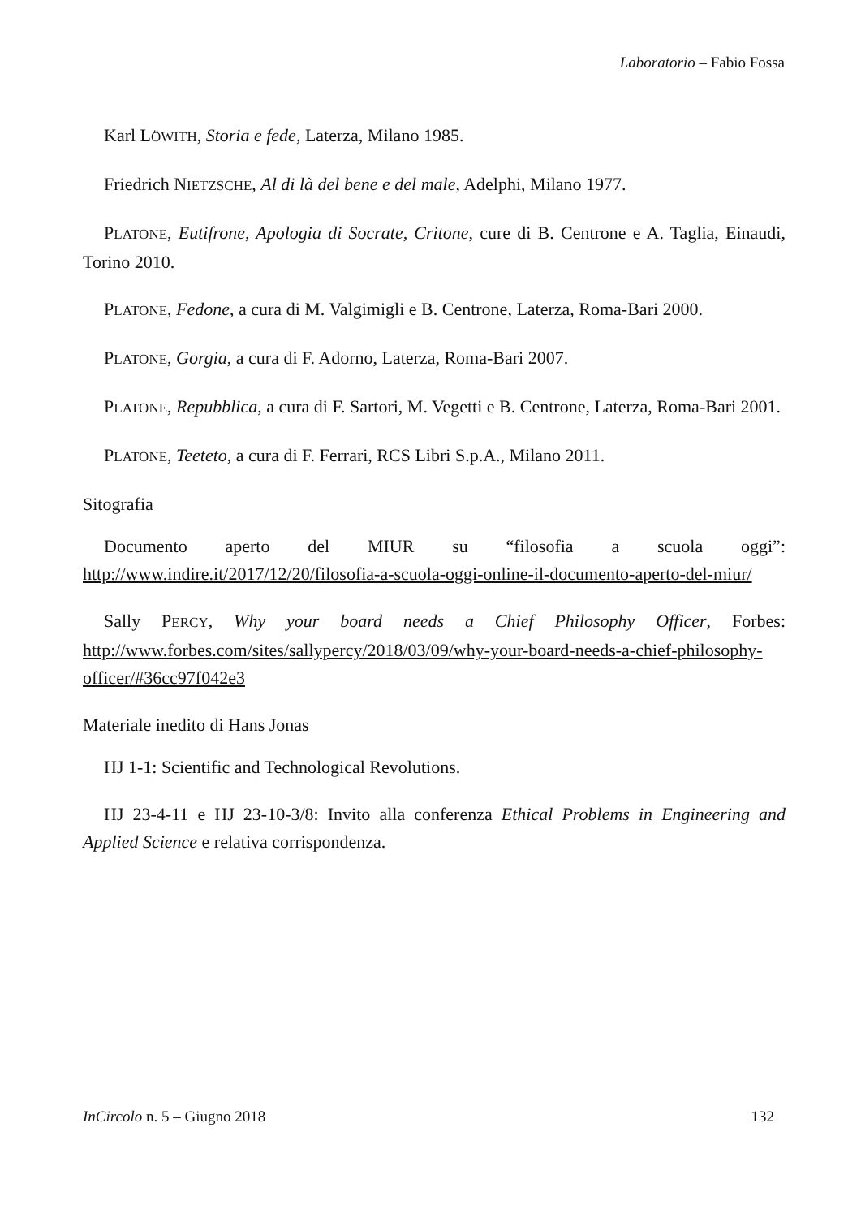Laboratorio – Fabio Fossa
Karl LÖWITH, Storia e fede, Laterza, Milano 1985.
Friedrich NIETZSCHE, Al di là del bene e del male, Adelphi, Milano 1977.
PLATONE, Eutifrone, Apologia di Socrate, Critone, cure di B. Centrone e A. Taglia, Einaudi, Torino 2010.
PLATONE, Fedone, a cura di M. Valgimigli e B. Centrone, Laterza, Roma-Bari 2000.
PLATONE, Gorgia, a cura di F. Adorno, Laterza, Roma-Bari 2007.
PLATONE, Repubblica, a cura di F. Sartori, M. Vegetti e B. Centrone, Laterza, Roma-Bari 2001.
PLATONE, Teeteto, a cura di F. Ferrari, RCS Libri S.p.A., Milano 2011.
Sitografia
Documento aperto del MIUR su “filosofia a scuola oggi”: http://www.indire.it/2017/12/20/filosofia-a-scuola-oggi-online-il-documento-aperto-del-miur/
Sally PERCY, Why your board needs a Chief Philosophy Officer, Forbes: http://www.forbes.com/sites/sallypercy/2018/03/09/why-your-board-needs-a-chief-philosophy-officer/#36cc97f042e3
Materiale inedito di Hans Jonas
HJ 1-1: Scientific and Technological Revolutions.
HJ 23-4-11 e HJ 23-10-3/8: Invito alla conferenza Ethical Problems in Engineering and Applied Science e relativa corrispondenza.
InCircolo n. 5 – Giugno 2018 132